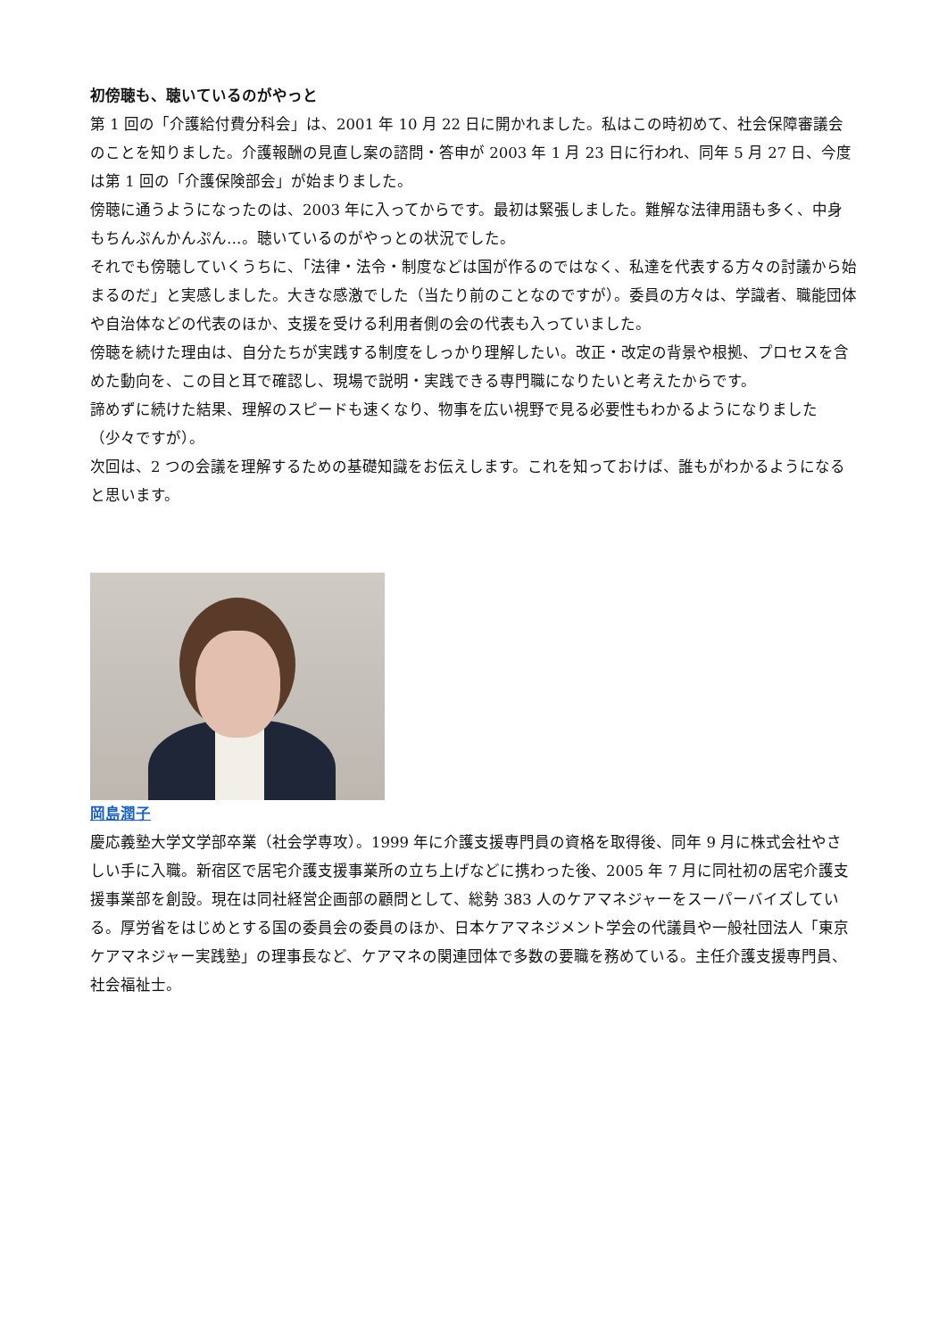初傍聴も、聴いているのがやっと
第 1 回の「介護給付費分科会」は、2001 年 10 月 22 日に開かれました。私はこの時初めて、社会保障審議会のことを知りました。介護報酬の見直し案の諮問・答申が 2003 年 1 月 23 日に行われ、同年 5 月 27 日、今度は第 1 回の「介護保険部会」が始まりました。
傍聴に通うようになったのは、2003 年に入ってからです。最初は緊張しました。難解な法律用語も多く、中身もちんぷんかんぷん…。聴いているのがやっとの状況でした。
それでも傍聴していくうちに、「法律・法令・制度などは国が作るのではなく、私達を代表する方々の討議から始まるのだ」と実感しました。大きな感激でした（当たり前のことなのですが）。委員の方々は、学識者、職能団体や自治体などの代表のほか、支援を受ける利用者側の会の代表も入っていました。
傍聴を続けた理由は、自分たちが実践する制度をしっかり理解したい。改正・改定の背景や根拠、プロセスを含めた動向を、この目と耳で確認し、現場で説明・実践できる専門職になりたいと考えたからです。
諦めずに続けた結果、理解のスピードも速くなり、物事を広い視野で見る必要性もわかるようになりました（少々ですが）。
次回は、2 つの会議を理解するための基礎知識をお伝えします。これを知っておけば、誰もがわかるようになると思います。
岡島潤子
慶応義塾大学文学部卒業（社会学専攻）。1999 年に介護支援専門員の資格を取得後、同年 9 月に株式会社やさしい手に入職。新宿区で居宅介護支援事業所の立ち上げなどに携わった後、2005 年 7 月に同社初の居宅介護支援事業部を創設。現在は同社経営企画部の顧問として、総勢 383 人のケアマネジャーをスーパーバイズしている。厚労省をはじめとする国の委員会の委員のほか、日本ケアマネジメント学会の代議員や一般社団法人「東京ケアマネジャー実践塾」の理事長など、ケアマネの関連団体で多数の要職を務めている。主任介護支援専門員、社会福祉士。